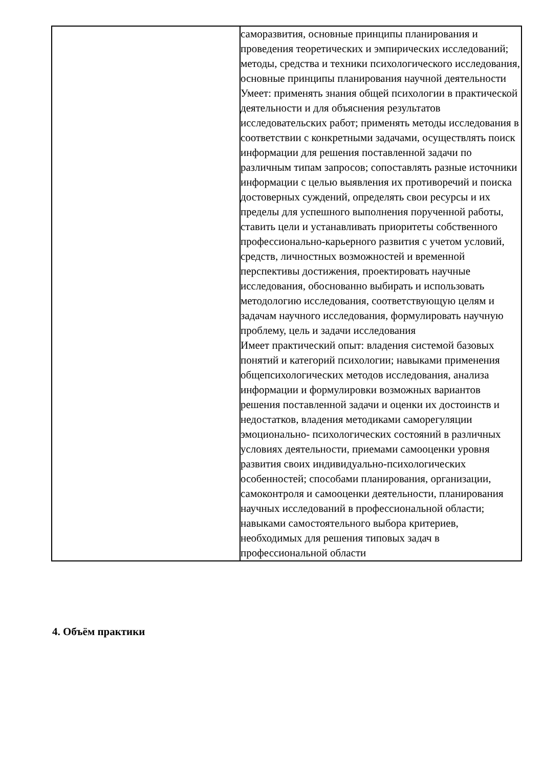| | саморазвития, основные принципы планирования и проведения теоретических и эмпирических исследований; методы, средства и техники психологического исследования, основные принципы планирования научной деятельности Умеет: применять знания общей психологии в практической деятельности и для объяснения результатов исследовательских работ; применять методы исследования в соответствии с конкретными задачами, осуществлять поиск информации для решения поставленной задачи по различным типам запросов; сопоставлять разные источники информации с целью выявления их противоречий и поиска достоверных суждений, определять свои ресурсы и их пределы для успешного выполнения порученной работы, ставить цели и устанавливать приоритеты собственного профессионально-карьерного развития с учетом условий, средств, личностных возможностей и временной перспективы достижения, проектировать научные исследования, обоснованно выбирать и использовать методологию исследования, соответствующую целям и задачам научного исследования, формулировать научную проблему, цель и задачи исследования Имеет практический опыт: владения системой базовых понятий и категорий психологии; навыками применения общепсихологических методов исследования, анализа информации и формулировки возможных вариантов решения поставленной задачи и оценки их достоинств и недостатков, владения методиками саморегуляции эмоционально- психологических состояний в различных условиях деятельности, приемами самооценки уровня развития своих индивидуально-психологических особенностей; способами планирования, организации, самоконтроля и самооценки деятельности, планирования научных исследований в профессиональной области; навыками самостоятельного выбора критериев, необходимых для решения типовых задач в профессиональной области |
4. Объём практики